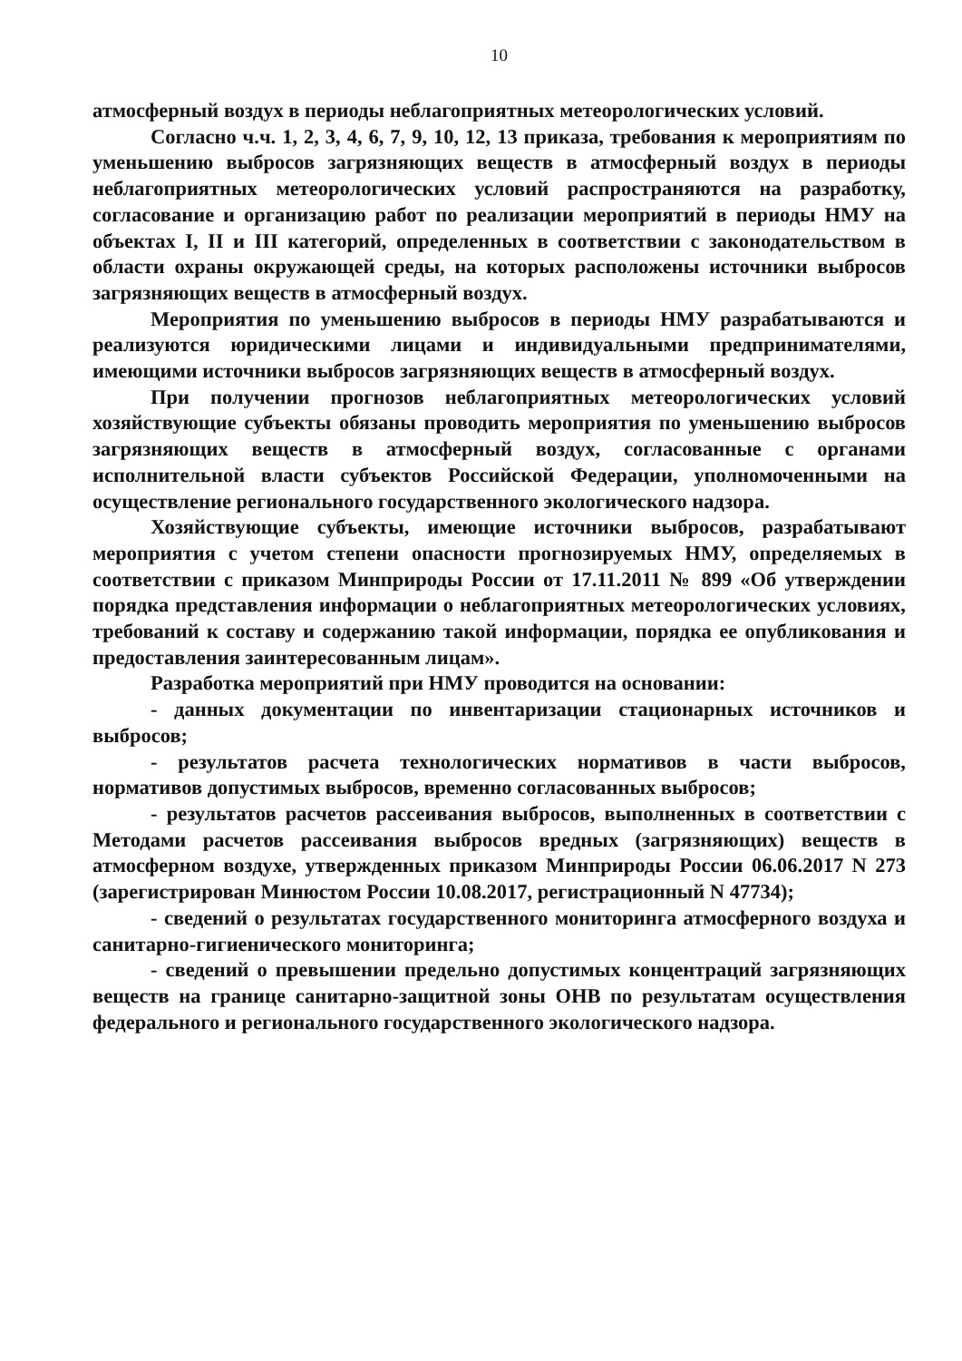10
атмосферный воздух в периоды неблагоприятных метеорологических условий.
Согласно ч.ч. 1, 2, 3, 4, 6, 7, 9, 10, 12, 13 приказа, требования к мероприятиям по уменьшению выбросов загрязняющих веществ в атмосферный воздух в периоды неблагоприятных метеорологических условий распространяются на разработку, согласование и организацию работ по реализации мероприятий в периоды НМУ на объектах I, II и III категорий, определенных в соответствии с законодательством в области охраны окружающей среды, на которых расположены источники выбросов загрязняющих веществ в атмосферный воздух.
Мероприятия по уменьшению выбросов в периоды НМУ разрабатываются и реализуются юридическими лицами и индивидуальными предпринимателями, имеющими источники выбросов загрязняющих веществ в атмосферный воздух.
При получении прогнозов неблагоприятных метеорологических условий хозяйствующие субъекты обязаны проводить мероприятия по уменьшению выбросов загрязняющих веществ в атмосферный воздух, согласованные с органами исполнительной власти субъектов Российской Федерации, уполномоченными на осуществление регионального государственного экологического надзора.
Хозяйствующие субъекты, имеющие источники выбросов, разрабатывают мероприятия с учетом степени опасности прогнозируемых НМУ, определяемых в соответствии с приказом Минприроды России от 17.11.2011 № 899 «Об утверждении порядка представления информации о неблагоприятных метеорологических условиях, требований к составу и содержанию такой информации, порядка ее опубликования и предоставления заинтересованным лицам».
Разработка мероприятий при НМУ проводится на основании:
- данных документации по инвентаризации стационарных источников и выбросов;
- результатов расчета технологических нормативов в части выбросов, нормативов допустимых выбросов, временно согласованных выбросов;
- результатов расчетов рассеивания выбросов, выполненных в соответствии с Методами расчетов рассеивания выбросов вредных (загрязняющих) веществ в атмосферном воздухе, утвержденных приказом Минприроды России 06.06.2017 N 273 (зарегистрирован Минюстом России 10.08.2017, регистрационный N 47734);
- сведений о результатах государственного мониторинга атмосферного воздуха и санитарно-гигиенического мониторинга;
- сведений о превышении предельно допустимых концентраций загрязняющих веществ на границе санитарно-защитной зоны ОНВ по результатам осуществления федерального и регионального государственного экологического надзора.